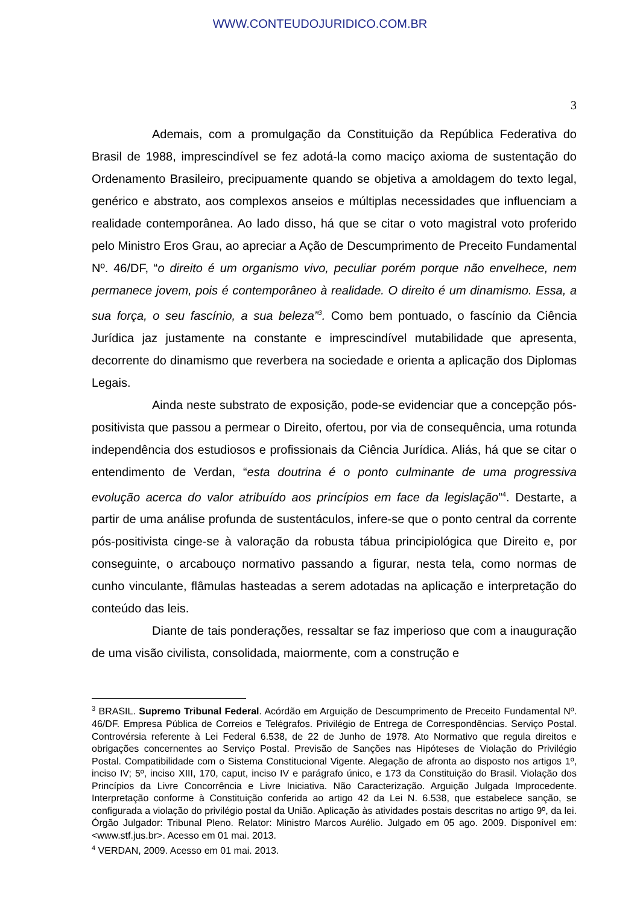WWW.CONTEUDOJURIDICO.COM.BR
3
Ademais, com a promulgação da Constituição da República Federativa do Brasil de 1988, imprescindível se fez adotá-la como maciço axioma de sustentação do Ordenamento Brasileiro, precipuamente quando se objetiva a amoldagem do texto legal, genérico e abstrato, aos complexos anseios e múltiplas necessidades que influenciam a realidade contemporânea. Ao lado disso, há que se citar o voto magistral voto proferido pelo Ministro Eros Grau, ao apreciar a Ação de Descumprimento de Preceito Fundamental Nº. 46/DF, “o direito é um organismo vivo, peculiar porém porque não envelhece, nem permanece jovem, pois é contemporâneo à realidade. O direito é um dinamismo. Essa, a sua força, o seu fascínio, a sua beleza”<sup>3</sup>. Como bem pontuado, o fascínio da Ciência Jurídica jaz justamente na constante e imprescindível mutabilidade que apresenta, decorrente do dinamismo que reverbera na sociedade e orienta a aplicação dos Diplomas Legais.
Ainda neste substrato de exposição, pode-se evidenciar que a concepção pós-positivista que passou a permear o Direito, ofertou, por via de consequência, uma rotunda independência dos estudiosos e profissionais da Ciência Jurídica. Aliás, há que se citar o entendimento de Verdan, “esta doutrina é o ponto culminante de uma progressiva evolução acerca do valor atribuído aos princípios em face da legislação”<sup>4</sup>. Destarte, a partir de uma análise profunda de sustentáculos, infere-se que o ponto central da corrente pós-positivista cinge-se à valoração da robusta tábua principiológica que Direito e, por conseguinte, o arcabouço normativo passando a figurar, nesta tela, como normas de cunho vinculante, flâmulas hasteadas a serem adotadas na aplicação e interpretação do conteúdo das leis.
Diante de tais ponderações, ressaltar se faz imperioso que com a inauguração de uma visão civilista, consolidada, maiormente, com a construção e
<sup>3</sup> BRASIL. Supremo Tribunal Federal. Acórdão em Arguição de Descumprimento de Preceito Fundamental Nº. 46/DF. Empresa Pública de Correios e Telégrafos. Privilégio de Entrega de Correspondências. Serviço Postal. Controvérsia referente à Lei Federal 6.538, de 22 de Junho de 1978. Ato Normativo que regula direitos e obrigações concernentes ao Serviço Postal. Previsão de Sanções nas Hipóteses de Violação do Privilégio Postal. Compatibilidade com o Sistema Constitucional Vigente. Alegação de afronta ao disposto nos artigos 1º, inciso IV; 5º, inciso XIII, 170, caput, inciso IV e parágrafo único, e 173 da Constituição do Brasil. Violação dos Princípios da Livre Concorrência e Livre Iniciativa. Não Caracterização. Arguição Julgada Improcedente. Interpretação conforme à Constituição conferida ao artigo 42 da Lei N. 6.538, que estabelece sanção, se configurada a violação do privilégio postal da União. Aplicação às atividades postais descritas no artigo 9º, da lei. Órgão Julgador: Tribunal Pleno. Relator: Ministro Marcos Aurélio. Julgado em 05 ago. 2009. Disponível em: <www.stf.jus.br>. Acesso em 01 mai. 2013.
<sup>4</sup> VERDAN, 2009. Acesso em 01 mai. 2013.